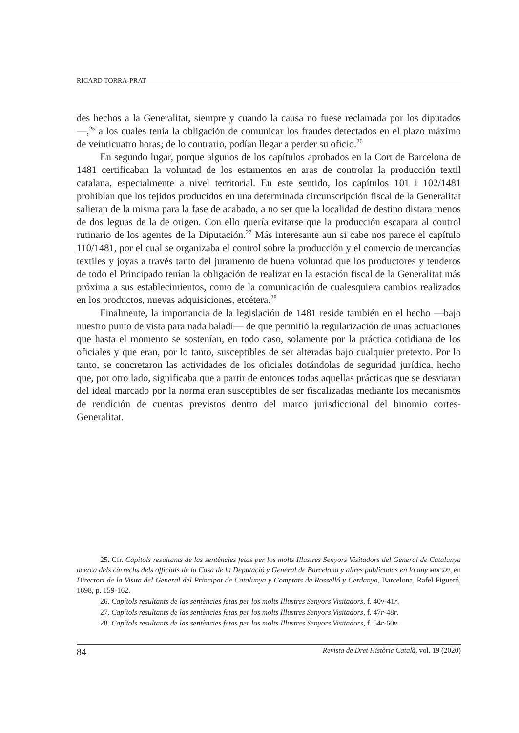RICARD TORRA-PRAT
des hechos a la Generalitat, siempre y cuando la causa no fuese reclamada por los diputados—,<sup>25</sup> a los cuales tenía la obligación de comunicar los fraudes detectados en el plazo máximo de veinticuatro horas; de lo contrario, podían llegar a perder su oficio.<sup>26</sup>
En segundo lugar, porque algunos de los capítulos aprobados en la Cort de Barcelona de 1481 certificaban la voluntad de los estamentos en aras de controlar la producción textil catalana, especialmente a nivel territorial. En este sentido, los capítulos 101 i 102/1481 prohibían que los tejidos producidos en una determinada circunscripción fiscal de la Generalitat salieran de la misma para la fase de acabado, a no ser que la localidad de destino distara menos de dos leguas de la de origen. Con ello quería evitarse que la producción escapara al control rutinario de los agentes de la Diputación.<sup>27</sup> Más interesante aun si cabe nos parece el capítulo 110/1481, por el cual se organizaba el control sobre la producción y el comercio de mercancías textiles y joyas a través tanto del juramento de buena voluntad que los productores y tenderos de todo el Principado tenían la obligación de realizar en la estación fiscal de la Generalitat más próxima a sus establecimientos, como de la comunicación de cualesquiera cambios realizados en los productos, nuevas adquisiciones, etcétera.<sup>28</sup>
Finalmente, la importancia de la legislación de 1481 reside también en el hecho —bajo nuestro punto de vista para nada baladí— de que permitió la regularización de unas actuaciones que hasta el momento se sostenían, en todo caso, solamente por la práctica cotidiana de los oficiales y que eran, por lo tanto, susceptibles de ser alteradas bajo cualquier pretexto. Por lo tanto, se concretaron las actividades de los oficiales dotándolas de seguridad jurídica, hecho que, por otro lado, significaba que a partir de entonces todas aquellas prácticas que se desviaran del ideal marcado por la norma eran susceptibles de ser fiscalizadas mediante los mecanismos de rendición de cuentas previstos dentro del marco jurisdiccional del binomio cortes-Generalitat.
25. Cfr. Capítols resultants de las sentències fetas per los molts Illustres Senyors Visitadors del General de Catalunya acerca dels càrrechs dels officials de la Casa de la Deputació y General de Barcelona y altres publicadas en lo any MDCXXI, en Directori de la Visita del General del Principat de Catalunya y Comptats de Rosselló y Cerdanya, Barcelona, Rafel Figueró, 1698, p. 159-162.
26. Capítols resultants de las sentències fetas per los molts Illustres Senyors Visitadors, f. 40v-41r.
27. Capítols resultants de las sentències fetas per los molts Illustres Senyors Visitadors, f. 47r-48r.
28. Capítols resultants de las sentències fetas per los molts Illustres Senyors Visitadors, f. 54r-60v.
84 Revista de Dret Històric Català, vol. 19 (2020)